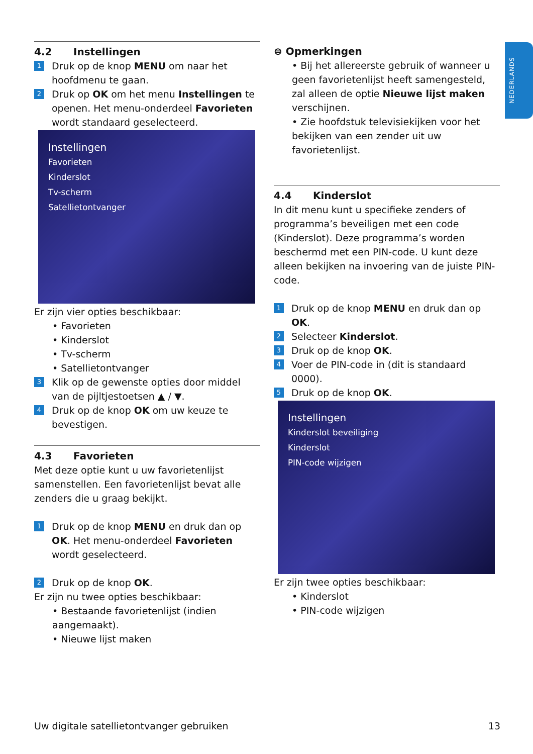NEDERLANDS
4.2 Instellingen
1
Druk op de knop MENU om naar het hoofdmenu te gaan.
2
Druk op OK om het menu Instellingen te openen. Het menu-onderdeel Favorieten wordt standaard geselecteerd.
Instellingen
Favorieten
Kinderslot
Tv-scherm
Satellietontvanger
Er zijn vier opties beschikbaar:
• Favorieten
• Kinderslot
• Tv-scherm
• Satellietontvanger
3
Klik op de gewenste opties door middel van de pijltjestoetsen ▲ / ▼.
4
Druk op de knop OK om uw keuze te bevestigen.
4.3 Favorieten
Met deze optie kunt u uw favorietenlijst samenstellen. Een favorietenlijst bevat alle zenders die u graag bekijkt.
1
Druk op de knop MENU en druk dan op OK. Het menu-onderdeel Favorieten wordt geselecteerd.
2
Druk op de knop OK.
Er zijn nu twee opties beschikbaar:
• Bestaande favorietenlijst (indien aangemaakt).
• Nieuwe lijst maken
⊜ Opmerkingen
• Bij het allereerste gebruik of wanneer u geen favorietenlijst heeft samengesteld, zal alleen de optie Nieuwe lijst maken verschijnen.
• Zie hoofdstuk televisiekijken voor het bekijken van een zender uit uw favorietenlijst.
4.4 Kinderslot
In dit menu kunt u specifieke zenders of programma’s beveiligen met een code (Kinderslot). Deze programma’s worden beschermd met een PIN-code. U kunt deze alleen bekijken na invoering van de juiste PIN-code.
1
Druk op de knop MENU en druk dan op OK.
2
Selecteer Kinderslot.
3
Druk op de knop OK.
4
Voer de PIN-code in (dit is standaard 0000).
5
Druk op de knop OK.
Instellingen
Kinderslot beveiliging
Kinderslot
PIN-code wijzigen
Er zijn twee opties beschikbaar:
• Kinderslot
• PIN-code wijzigen
Uw digitale satellietontvanger gebruiken 13